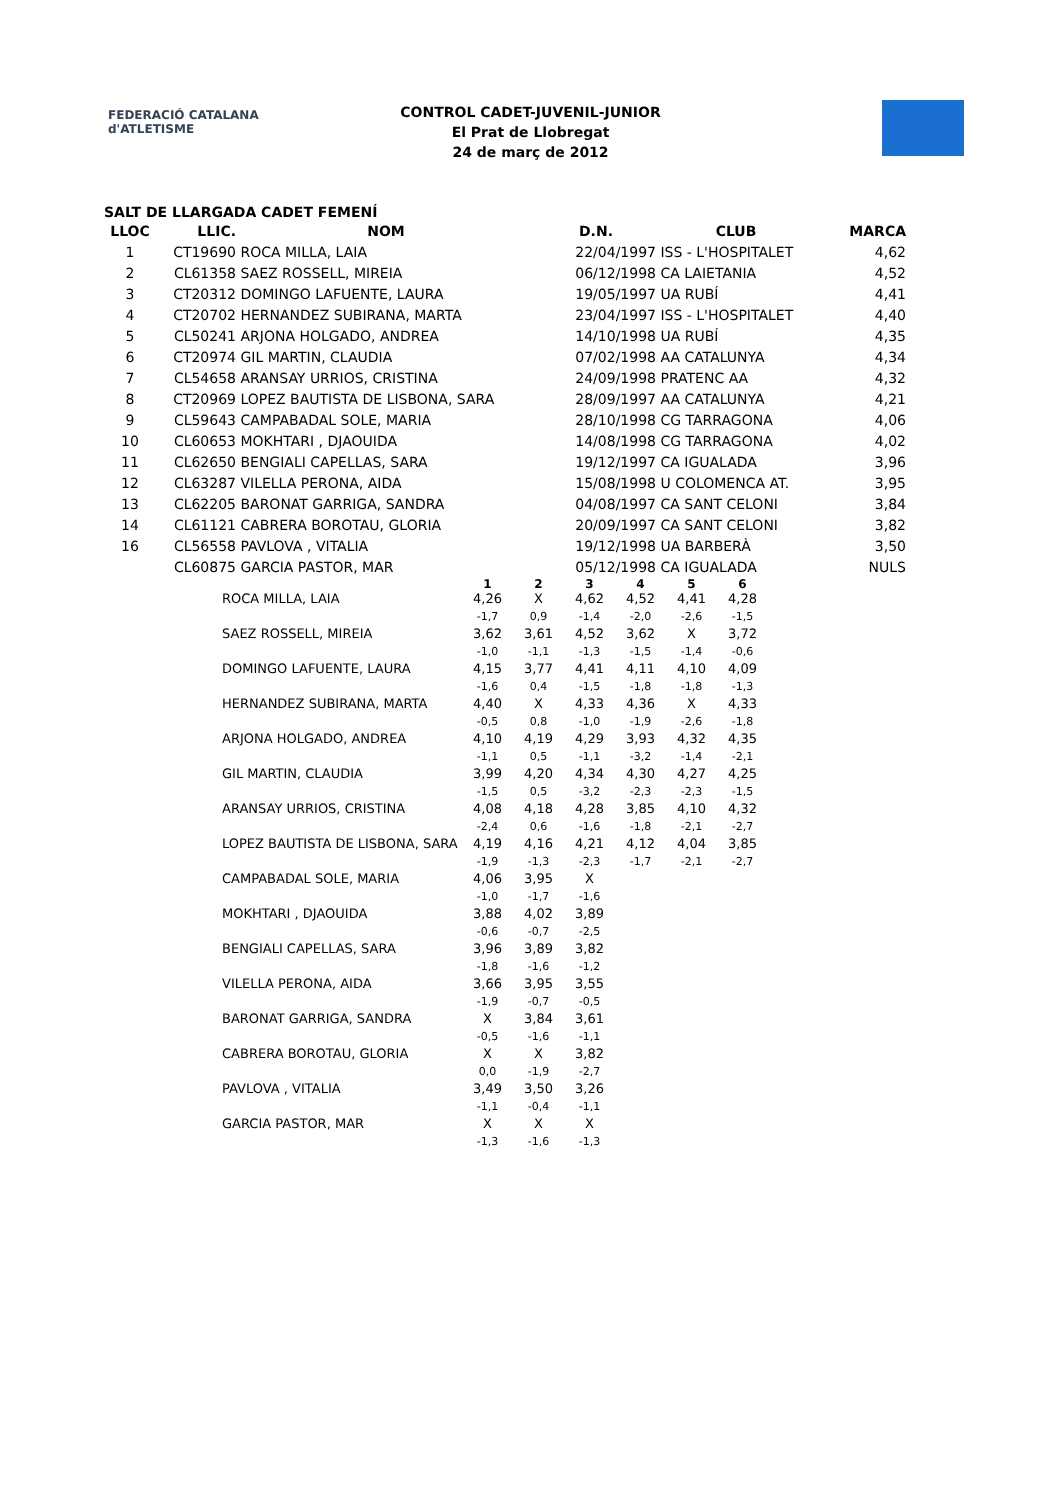FEDERACIÓ CATALANA d'ATLETISME
CONTROL CADET-JUVENIL-JUNIOR
El Prat de Llobregat
24 de març de 2012
SALT DE LLARGADA CADET FEMENÍ
| LLOC | LLIC. | NOM | D.N. | CLUB | MARCA |
| --- | --- | --- | --- | --- | --- |
| 1 | CT19690 | ROCA MILLA, LAIA | 22/04/1997 | ISS - L'HOSPITALET | 4,62 |
| 2 | CL61358 | SAEZ ROSSELL, MIREIA | 06/12/1998 | CA LAIETANIA | 4,52 |
| 3 | CT20312 | DOMINGO LAFUENTE, LAURA | 19/05/1997 | UA RUBÍ | 4,41 |
| 4 | CT20702 | HERNANDEZ SUBIRANA, MARTA | 23/04/1997 | ISS - L'HOSPITALET | 4,40 |
| 5 | CL50241 | ARJONA HOLGADO, ANDREA | 14/10/1998 | UA RUBÍ | 4,35 |
| 6 | CT20974 | GIL MARTIN, CLAUDIA | 07/02/1998 | AA CATALUNYA | 4,34 |
| 7 | CL54658 | ARANSAY URRIOS, CRISTINA | 24/09/1998 | PRATENC AA | 4,32 |
| 8 | CT20969 | LOPEZ BAUTISTA DE LISBONA, SARA | 28/09/1997 | AA CATALUNYA | 4,21 |
| 9 | CL59643 | CAMPABADAL SOLE, MARIA | 28/10/1998 | CG TARRAGONA | 4,06 |
| 10 | CL60653 | MOKHTARI , DJAOUIDA | 14/08/1998 | CG TARRAGONA | 4,02 |
| 11 | CL62650 | BENGIALI CAPELLAS, SARA | 19/12/1997 | CA IGUALADA | 3,96 |
| 12 | CL63287 | VILELLA PERONA, AIDA | 15/08/1998 | U COLOMENCA AT. | 3,95 |
| 13 | CL62205 | BARONAT GARRIGA, SANDRA | 04/08/1997 | CA SANT CELONI | 3,84 |
| 14 | CL61121 | CABRERA BOROTAU, GLORIA | 20/09/1997 | CA SANT CELONI | 3,82 |
| 16 | CL56558 | PAVLOVA , VITALIA | 19/12/1998 | UA BARBERÀ | 3,50 |
| | CL60875 | GARCIA PASTOR, MAR | 05/12/1998 | CA IGUALADA | NULS |
| | 1 | 2 | 3 | 4 | 5 | 6 |
| ROCA MILLA, LAIA | 4,26 | X | 4,62 | 4,52 | 4,41 | 4,28 |
| | -1,7 | 0,9 | -1,4 | -2,0 | -2,6 | -1,5 |
| SAEZ ROSSELL, MIREIA | 3,62 | 3,61 | 4,52 | 3,62 | X | 3,72 |
| | -1,0 | -1,1 | -1,3 | -1,5 | -1,4 | -0,6 |
| DOMINGO LAFUENTE, LAURA | 4,15 | 3,77 | 4,41 | 4,11 | 4,10 | 4,09 |
| | -1,6 | 0,4 | -1,5 | -1,8 | -1,8 | -1,3 |
| HERNANDEZ SUBIRANA, MARTA | 4,40 | X | 4,33 | 4,36 | X | 4,33 |
| | -0,5 | 0,8 | -1,0 | -1,9 | -2,6 | -1,8 |
| ARJONA HOLGADO, ANDREA | 4,10 | 4,19 | 4,29 | 3,93 | 4,32 | 4,35 |
| | -1,1 | 0,5 | -1,1 | -3,2 | -1,4 | -2,1 |
| GIL MARTIN, CLAUDIA | 3,99 | 4,20 | 4,34 | 4,30 | 4,27 | 4,25 |
| | -1,5 | 0,5 | -3,2 | -2,3 | -2,3 | -1,5 |
| ARANSAY URRIOS, CRISTINA | 4,08 | 4,18 | 4,28 | 3,85 | 4,10 | 4,32 |
| | -2,4 | 0,6 | -1,6 | -1,8 | -2,1 | -2,7 |
| LOPEZ BAUTISTA DE LISBONA, SARA | 4,19 | 4,16 | 4,21 | 4,12 | 4,04 | 3,85 |
| | -1,9 | -1,3 | -2,3 | -1,7 | -2,1 | -2,7 |
| CAMPABADAL SOLE, MARIA | 4,06 | 3,95 | X | | | |
| | -1,0 | -1,7 | -1,6 | | | |
| MOKHTARI , DJAOUIDA | 3,88 | 4,02 | 3,89 | | | |
| | -0,6 | -0,7 | -2,5 | | | |
| BENGIALI CAPELLAS, SARA | 3,96 | 3,89 | 3,82 | | | |
| | -1,8 | -1,6 | -1,2 | | | |
| VILELLA PERONA, AIDA | 3,66 | 3,95 | 3,55 | | | |
| | -1,9 | -0,7 | -0,5 | | | |
| BARONAT GARRIGA, SANDRA | X | 3,84 | 3,61 | | | |
| | -0,5 | -1,6 | -1,1 | | | |
| CABRERA BOROTAU, GLORIA | X | X | 3,82 | | | |
| | 0,0 | -1,9 | -2,7 | | | |
| PAVLOVA , VITALIA | 3,49 | 3,50 | 3,26 | | | |
| | -1,1 | -0,4 | -1,1 | | | |
| GARCIA PASTOR, MAR | X | X | X | | | |
| | -1,3 | -1,6 | -1,3 | | | |